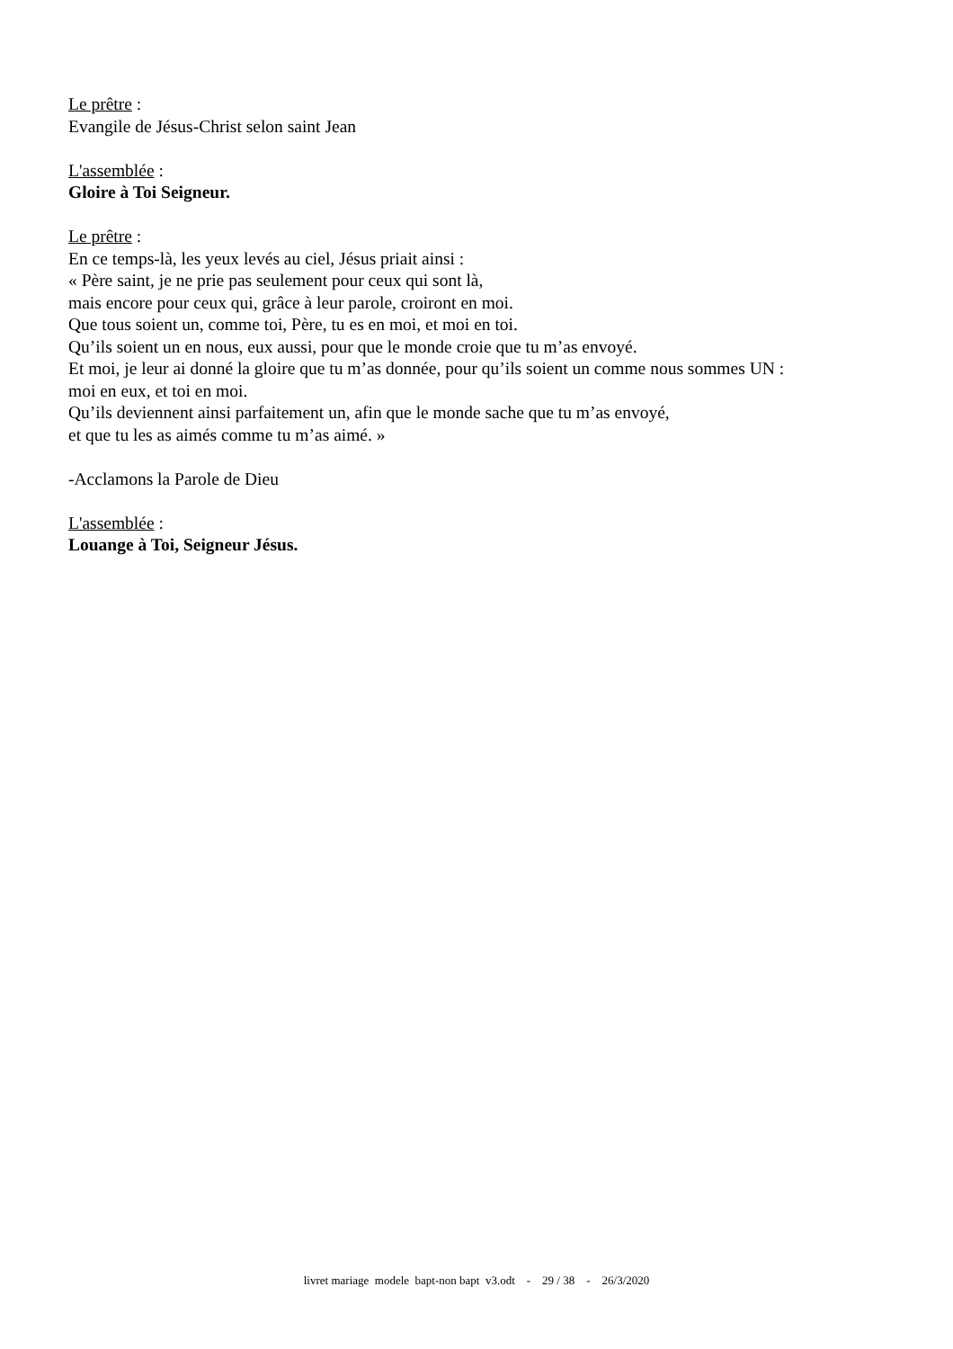Le prêtre :
Evangile de Jésus-Christ selon saint Jean
L'assemblée :
Gloire à Toi Seigneur.
Le prêtre :
En ce temps-là, les yeux levés au ciel, Jésus priait ainsi :
« Père saint, je ne prie pas seulement pour ceux qui sont là,
mais encore pour ceux qui, grâce à leur parole, croiront en moi.
Que tous soient un, comme toi, Père, tu es en moi, et moi en toi.
Qu’ils soient un en nous, eux aussi, pour que le monde croie que tu m’as envoyé.
Et moi, je leur ai donné la gloire que tu m’as donnée, pour qu’ils soient un comme nous sommes UN :
moi en eux, et toi en moi.
Qu’ils deviennent ainsi parfaitement un, afin que le monde sache que tu m’as envoyé,
et que tu les as aimés comme tu m’as aimé. »
-Acclamons la Parole de Dieu
L'assemblée :
Louange à Toi, Seigneur Jésus.
livret mariage modele bapt-non bapt v3.odt - 29 / 38 - 26/3/2020